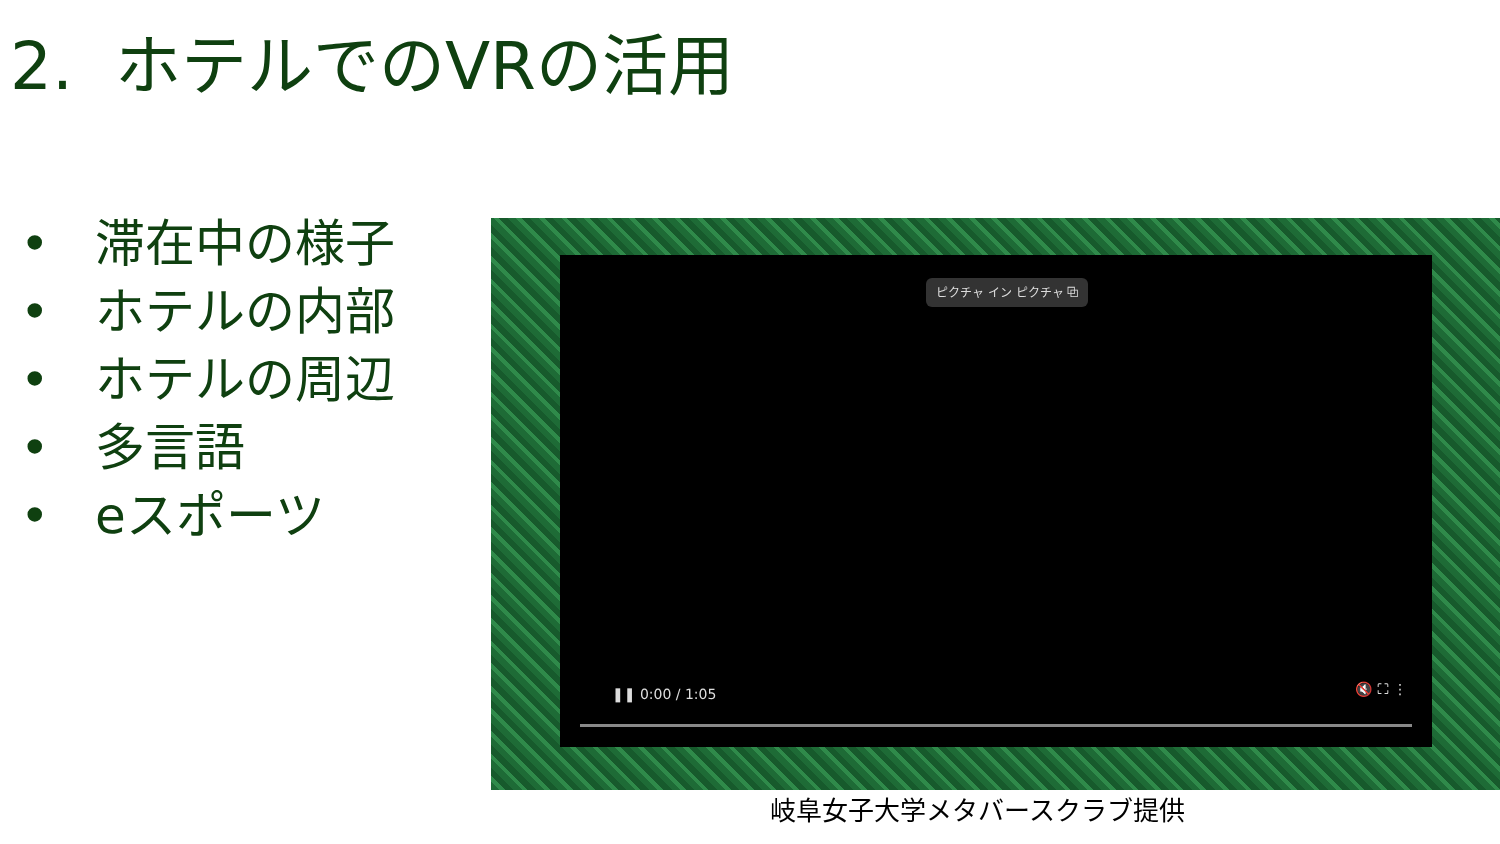2. ホテルでのVRの活用
• 滞在中の様子
• ホテルの内部
• ホテルの周辺
• 多言語
• eスポーツ
ピクチャ イン ピクチャ ⧉
❚❚ 0:00 / 1:05 🔇 ⛶ ⋮
岐阜女子大学メタバースクラブ提供